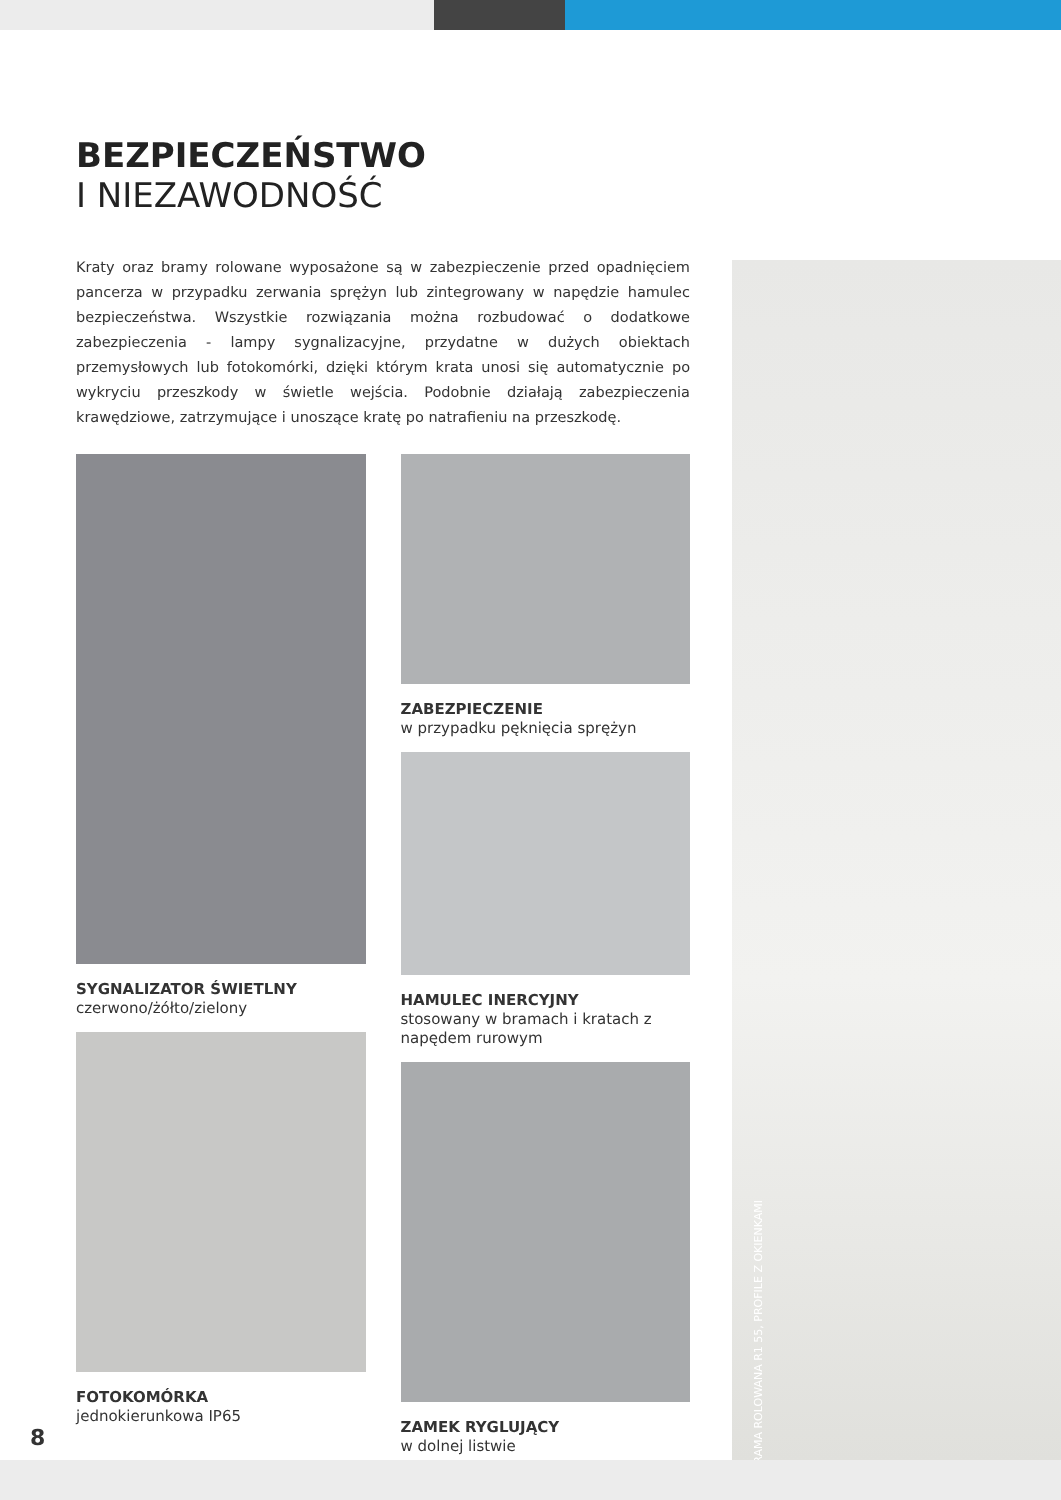BEZPIECZEŃSTWO
I NIEZAWODNOŚĆ
Kraty oraz bramy rolowane wyposażone są w zabezpieczenie przed opadnięciem pancerza w przypadku zerwania sprężyn lub zintegrowany w napędzie hamulec bezpieczeństwa. Wszystkie rozwiązania można rozbudować o dodatkowe zabezpieczenia - lampy sygnalizacyjne, przydatne w dużych obiektach przemysłowych lub fotokomórki, dzięki którym krata unosi się automatycznie po wykryciu przeszkody w świetle wejścia. Podobnie działają zabezpieczenia krawędziowe, zatrzymujące i unoszące kratę po natrafieniu na przeszkodę.
SYGNALIZATOR ŚWIETLNY
czerwono/żółto/zielony
FOTOKOMÓRKA
jednokierunkowa IP65
ZABEZPIECZENIE
w przypadku pęknięcia sprężyn
HAMULEC INERCYJNY
stosowany w bramach i kratach z napędem rurowym
ZAMEK RYGLUJĄCY
w dolnej listwie
BRAMA ROLOWANA R1 55, PROFILE Z OKIENKAMI
8